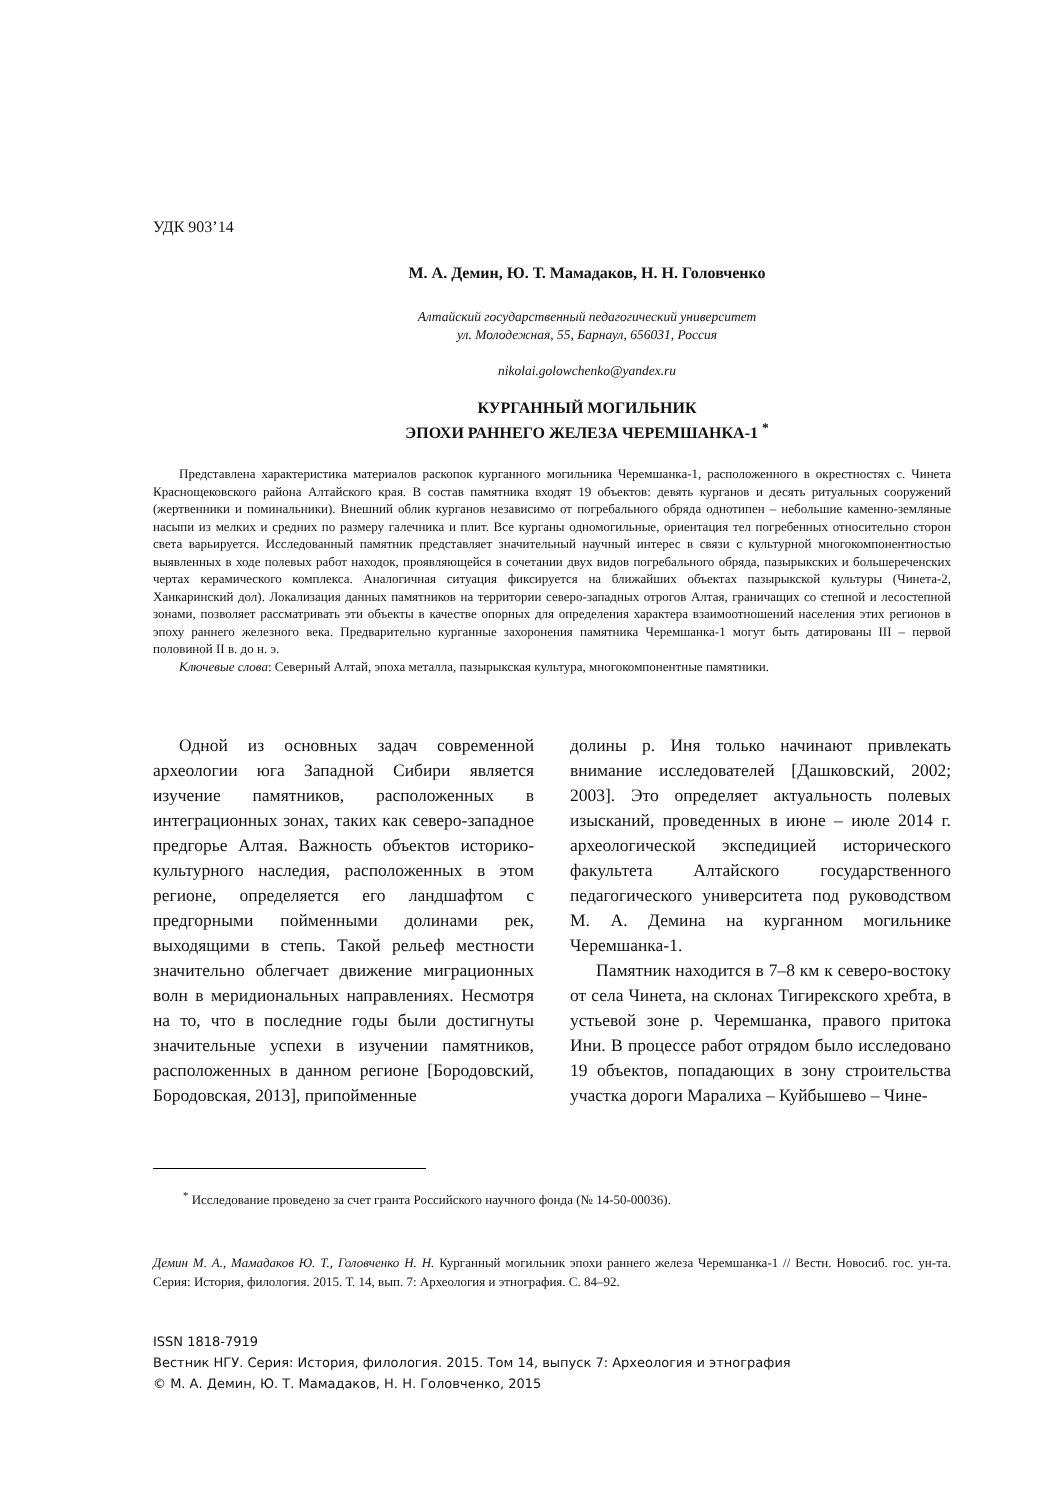УДК 903’14
М. А. Демин, Ю. Т. Мамадаков, Н. Н. Головченко
Алтайский государственный педагогический университет
ул. Молодежная, 55, Барнаул, 656031, Россия
nikolai.golowchenko@yandex.ru
КУРГАННЫЙ МОГИЛЬНИК
ЭПОХИ РАННЕГО ЖЕЛЕЗА ЧЕРЕМШАНКА-1 <sup>*</sup>
Представлена характеристика материалов раскопок курганного могильника Черемшанка-1, расположенного в окрестностях с. Чинета Краснощековского района Алтайского края. В состав памятника входят 19 объектов: девять курганов и десять ритуальных сооружений (жертвенники и поминальники). Внешний облик курганов независимо от погребального обряда однотипен – небольшие каменно-земляные насыпи из мелких и средних по размеру галечника и плит. Все курганы одномогильные, ориентация тел погребенных относительно сторон света варьируется. Исследованный памятник представляет значительный научный интерес в связи с культурной многокомпонентностью выявленных в ходе полевых работ находок, проявляющейся в сочетании двух видов погребального обряда, пазырыкских и большереченских чертах керамического комплекса. Аналогичная ситуация фиксируется на ближайших объектах пазырыкской культуры (Чинета-2, Ханкаринский дол). Локализация данных памятников на территории северо-западных отрогов Алтая, граничащих со степной и лесостепной зонами, позволяет рассматривать эти объекты в качестве опорных для определения характера взаимоотношений населения этих регионов в эпоху раннего железного века. Предварительно курганные захоронения памятника Черемшанка-1 могут быть датированы III – первой половиной II в. до н. э.
Ключевые слова: Северный Алтай, эпоха металла, пазырыкская культура, многокомпонентные памятники.
Одной из основных задач современной археологии юга Западной Сибири является изучение памятников, расположенных в интеграционных зонах, таких как северо-западное предгорье Алтая. Важность объектов историко-культурного наследия, расположенных в этом регионе, определяется его ландшафтом с предгорными пойменными долинами рек, выходящими в степь. Такой рельеф местности значительно облегчает движение миграционных волн в меридиональных направлениях. Несмотря на то, что в последние годы были достигнуты значительные успехи в изучении памятников, расположенных в данном регионе [Бородовский, Бородовская, 2013], припойменные
долины р. Иня только начинают привлекать внимание исследователей [Дашковский, 2002; 2003]. Это определяет актуальность полевых изысканий, проведенных в июне – июле 2014 г. археологической экспедицией исторического факультета Алтайского государственного педагогического университета под руководством М. А. Демина на курганном могильнике Черемшанка-1.
Памятник находится в 7–8 км к северо-востоку от села Чинета, на склонах Тигирекского хребта, в устьевой зоне р. Черемшанка, правого притока Ини. В процессе работ отрядом было исследовано 19 объектов, попадающих в зону строительства участка дороги Маралиха – Куйбышево – Чине-
<sup>*</sup> Исследование проведено за счет гранта Российского научного фонда (№ 14-50-00036).
Демин М. А., Мамадаков Ю. Т., Головченко Н. Н. Курганный могильник эпохи раннего железа Черемшанка-1 // Вестн. Новосиб. гос. ун-та. Серия: История, филология. 2015. Т. 14, вып. 7: Археология и этнография. С. 84–92.
ISSN 1818-7919
Вестник НГУ. Серия: История, филология. 2015. Том 14, выпуск 7: Археология и этнография
© М. А. Демин, Ю. Т. Мамадаков, Н. Н. Головченко, 2015